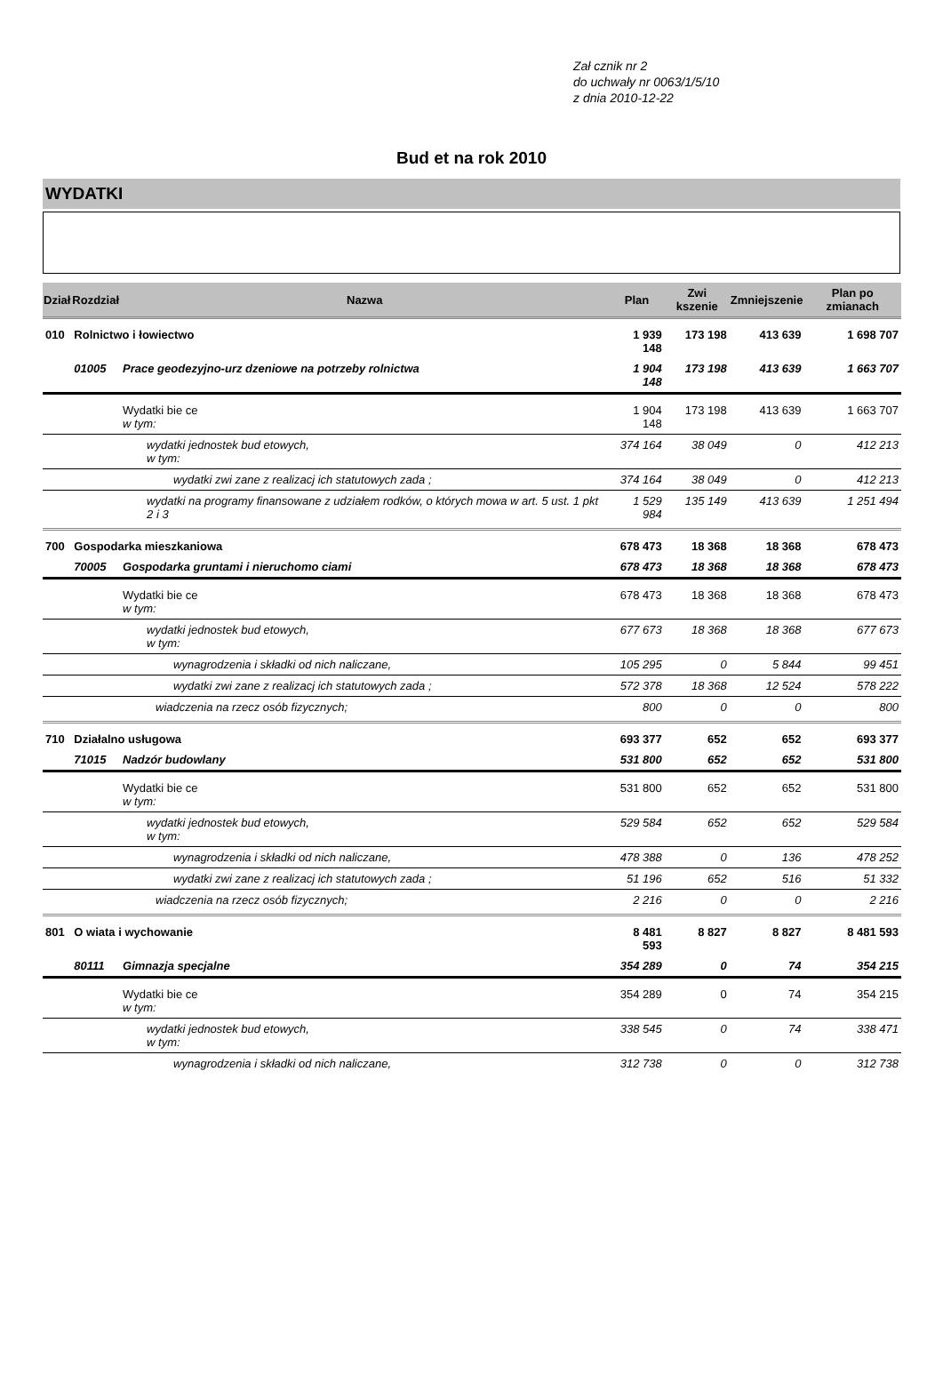Zał cznik nr 2
do uchwały nr 0063/1/5/10
z dnia 2010-12-22
Bud et na rok 2010
WYDATKI
| Dział | Rozdział | Nazwa | Plan | Zwi kszenie | Zmniejszenie | Plan po zmianach |
| --- | --- | --- | --- | --- | --- | --- |
| 010 | Rolnictwo i łowiectwo | | 1 939 148 | 173 198 | 413 639 | 1 698 707 |
| | 01005 | Prace geodezyjno-urz dzeniowe na potrzeby rolnictwa | 1 904 148 | 173 198 | 413 639 | 1 663 707 |
| | | Wydatki bie ce w tym: | 1 904 148 | 173 198 | 413 639 | 1 663 707 |
| | | wydatki jednostek bud etowych, w tym: | 374 164 | 38 049 | 0 | 412 213 |
| | | wydatki zwi zane z realizacj ich statutowych zada ; | 374 164 | 38 049 | 0 | 412 213 |
| | | wydatki na programy finansowane z udziałem rodków, o których mowa w art. 5 ust. 1 pkt 2 i 3 | 1 529 984 | 135 149 | 413 639 | 1 251 494 |
| 700 | Gospodarka mieszkaniowa | | 678 473 | 18 368 | 18 368 | 678 473 |
| | 70005 | Gospodarka gruntami i nieruchomo ciami | 678 473 | 18 368 | 18 368 | 678 473 |
| | | Wydatki bie ce w tym: | 678 473 | 18 368 | 18 368 | 678 473 |
| | | wydatki jednostek bud etowych, w tym: | 677 673 | 18 368 | 18 368 | 677 673 |
| | | wynagrodzenia i składki od nich naliczane, | 105 295 | 0 | 5 844 | 99 451 |
| | | wydatki zwi zane z realizacj ich statutowych zada ; | 572 378 | 18 368 | 12 524 | 578 222 |
| | | wiadczenia na rzecz osób fizycznych; | 800 | 0 | 0 | 800 |
| 710 | Działalno usługowa | | 693 377 | 652 | 652 | 693 377 |
| | 71015 | Nadzór budowlany | 531 800 | 652 | 652 | 531 800 |
| | | Wydatki bie ce w tym: | 531 800 | 652 | 652 | 531 800 |
| | | wydatki jednostek bud etowych, w tym: | 529 584 | 652 | 652 | 529 584 |
| | | wynagrodzenia i składki od nich naliczane, | 478 388 | 0 | 136 | 478 252 |
| | | wydatki zwi zane z realizacj ich statutowych zada ; | 51 196 | 652 | 516 | 51 332 |
| | | wiadczenia na rzecz osób fizycznych; | 2 216 | 0 | 0 | 2 216 |
| 801 | O wiata i wychowanie | | 8 481 593 | 8 827 | 8 827 | 8 481 593 |
| | 80111 | Gimnazja specjalne | 354 289 | 0 | 74 | 354 215 |
| | | Wydatki bie ce w tym: | 354 289 | 0 | 74 | 354 215 |
| | | wydatki jednostek bud etowych, w tym: | 338 545 | 0 | 74 | 338 471 |
| | | wynagrodzenia i składki od nich naliczane, | 312 738 | 0 | 0 | 312 738 |